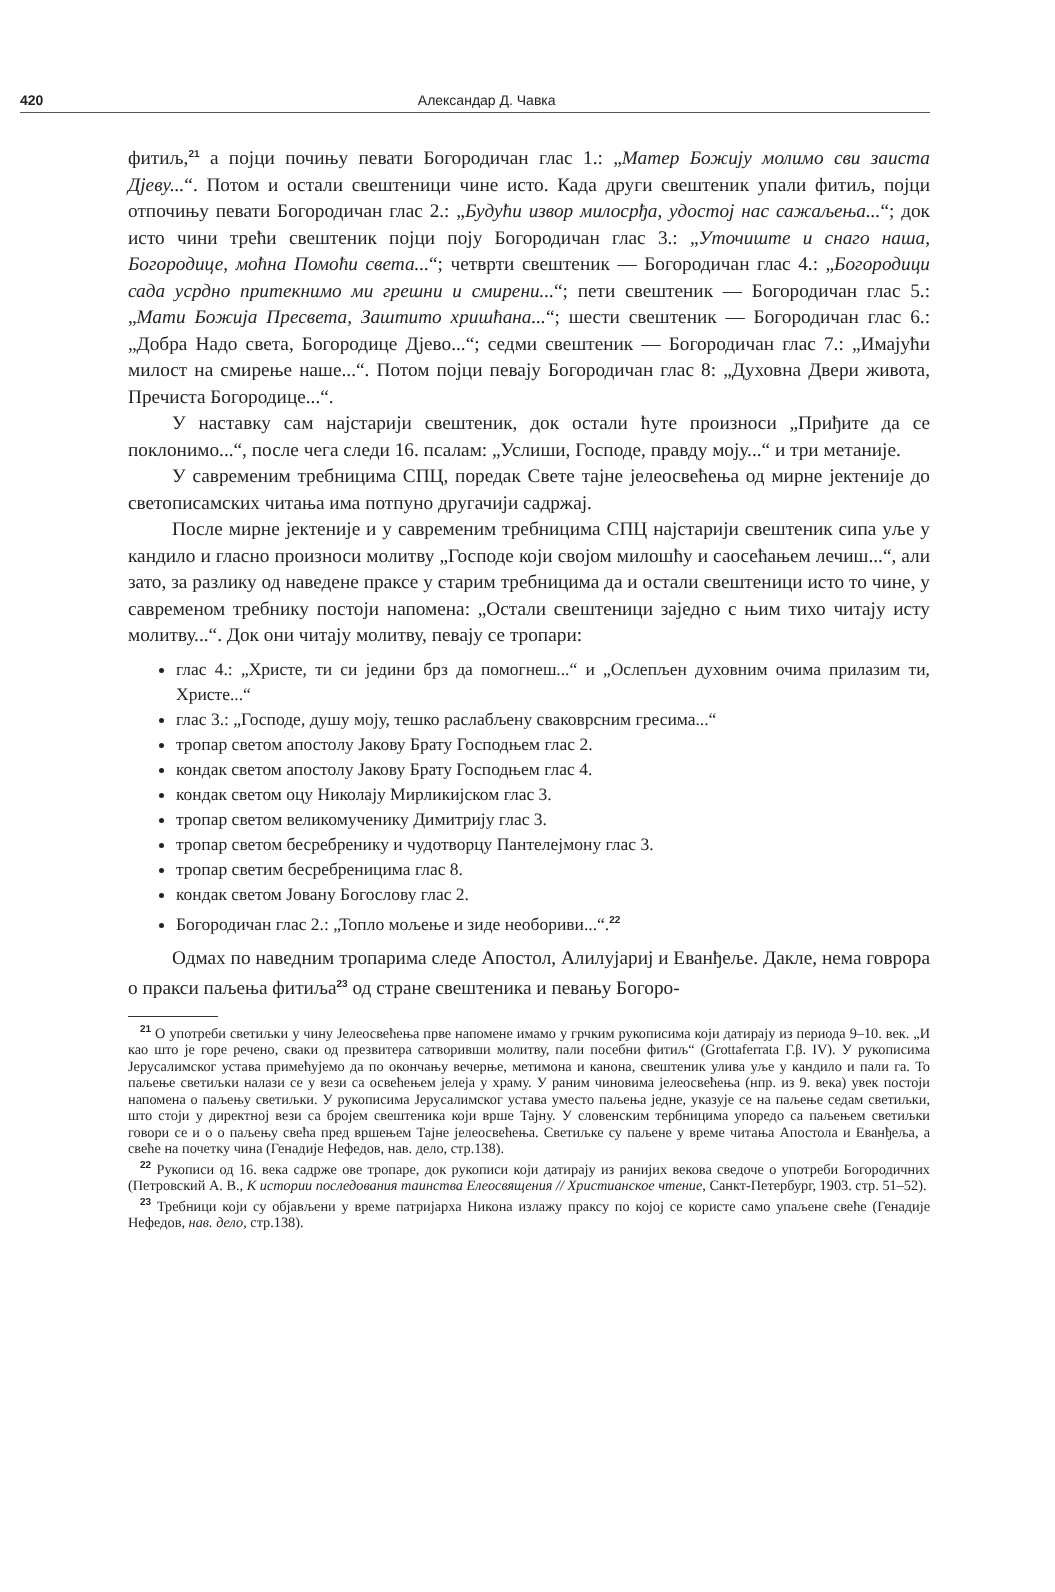420
Александар Д. Чавка
фитиљ,<sup>21</sup> а појци почињу певати Богородичан глас 1.: „Матер Божију молимо сви заиста Дјеву...“. Потом и остали свештеници чине исто. Када други свештеник упали фитиљ, појци отпочињу певати Богородичан глас 2.: „Будући извор милосрђа, удостој нас сажаљења...“; док исто чини трећи свештеник појци поју Богородичан глас 3.: „Уточиште и снаго наша, Богородице, моћна Помоћи света...“; четврти свештеник — Богородичан глас 4.: „Богородици сада усрдно притекнимо ми грешни и смирени...“; пети свештеник — Богородичан глас 5.: „Мати Божија Пресвета, Заштито хришћана...“; шести свештеник — Богородичан глас 6.: „Добра Надо света, Богородице Дјево...“; седми свештеник — Богородичан глас 7.: „Имајући милост на смирење наше...“. Потом појци певају Богородичан глас 8: „Духовна Двери живота, Пречиста Богородице...“.
У наставку сам најстарији свештеник, док остали ћуте произноси „Приђите да се поклонимо...“, после чега следи 16. псалам: „Услиши, Господе, правду моју...“ и три метаније.
У савременим требницима СПЦ, поредак Свете тајне јелеосвећења од мирне јектеније до светописамских читања има потпуно другачији садржај.
После мирне јектеније и у савременим требницима СПЦ најстарији свештеник сипа уље у кандило и гласно произноси молитву „Господе који својом милошћу и саосећањем лечиш...“, али зато, за разлику од наведене праксе у старим требницима да и остали свештеници исто то чине, у савременом требнику постоји напомена: „Остали свештеници заједно с њим тихо читају исту молитву...“. Док они читају молитву, певају се тропари:
глас 4.: „Христе, ти си једини брз да помогнеш...“ и „Ослепљен духовним очима прилазим ти, Христе...“
глас 3.: „Господе, душу моју, тешко раслабљену сваковрсним гресима...“
тропар светом апостолу Јакову Брату Господњем глас 2.
кондак светом апостолу Јакову Брату Господњем глас 4.
кондак светом оцу Николају Мирликијском глас 3.
тропар светом великомученику Димитрију глас 3.
тропар светом бесребренику и чудотворцу Пантелејмону глас 3.
тропар светим бесребреницима глас 8.
кондак светом Јовану Богослову глас 2.
Богородичан глас 2.: „Топло мољење и зиде необориви...“.<sup>22</sup>
Одмах по наведним тропарима следе Апостол, Алилујариј и Еванђеље. Дакле, нема говрора о пракси паљења фитиља<sup>23</sup> од стране свештеника и певању Богоро-
<sup>21</sup> О употреби светиљки у чину Јелеосвећења прве напомене имамо у грчким рукописима који датирају из периода 9–10. век. „И као што је горе речено, сваки од презвитера сатворивши молитву, пали посебни фитиљ“ (Grottaferrata Γ.β. IV). У рукописима Јерусалимског устава примећујемо да по окончању вечерње, метимона и канона, свештеник улива уље у кандило и пали га. То паљење светиљки налази се у вези са освећењем јелеја у храму. У раним чиновима јелеосвећења (нпр. из 9. века) увек постоји напомена о паљењу светиљки. У рукописима Јерусалимског устава уместо паљења једне, указује се на паљење седам светиљки, што стоји у директној вези са бројем свештеника који врше Тајну. У словенским тербницима упоредо са паљењем светиљки говори се и о о паљењу свећа пред вршењем Тајне јелеосвећења. Светиљке су паљене у време читања Апостола и Еванђеља, а свеће на почетку чина (Генадије Нефедов, нав. дело, стр.138).
<sup>22</sup> Рукописи од 16. века садрже ове тропаре, док рукописи који датирају из ранијих векова сведоче о употреби Богородичних (Петровский А. В., К истории последования таинства Елеосвящения // Христианское чтение, Санкт-Петербург, 1903. стр. 51–52).
<sup>23</sup> Требници који су објављени у време патријарха Никона излажу праксу по којој се користе само упаљене свеће (Генадије Нефедов, нав. дело, стр.138).